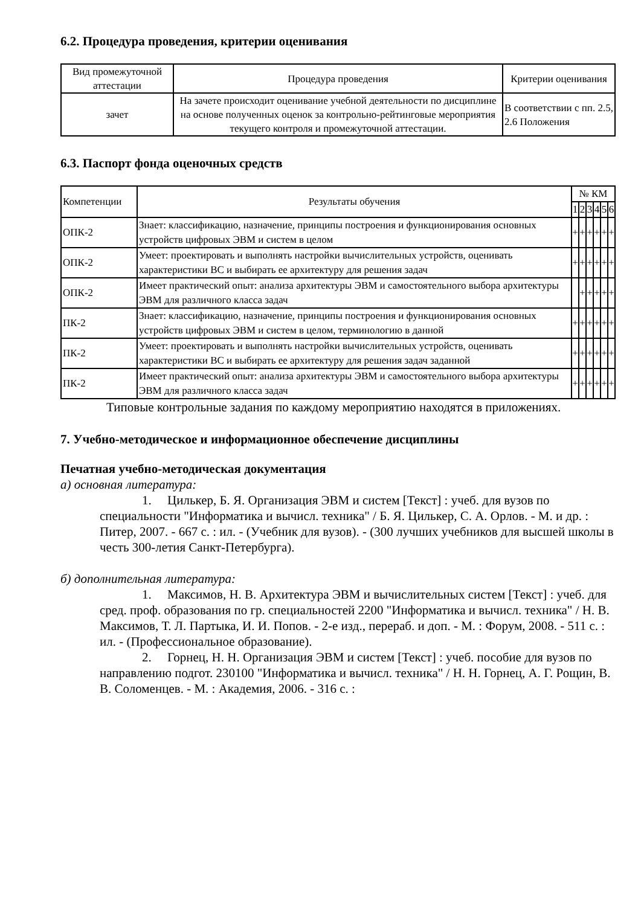6.2. Процедура проведения, критерии оценивания
| Вид промежуточной аттестации | Процедура проведения | Критерии оценивания |
| --- | --- | --- |
| зачет | На зачете происходит оценивание учебной деятельности по дисциплине на основе полученных оценок за контрольно-рейтинговые мероприятия текущего контроля и промежуточной аттестации. | В соответствии с пп. 2.5, 2.6 Положения |
6.3. Паспорт фонда оценочных средств
| Компетенции | Результаты обучения | № КМ | | | | | |
| --- | --- | --- | --- | --- | --- | --- | --- |
| | | 1 | 2 | 3 | 4 | 5 | 6 |
| ОПК-2 | Знает: классификацию, назначение, принципы построения и функционирования основных устройств цифровых ЭВМ и систем в целом | + | + | + | + | + | + |
| ОПК-2 | Умеет: проектировать и выполнять настройки вычислительных устройств, оценивать характеристики ВС и выбирать ее архитектуру для решения задач | + | + | + | + | + | + |
| ОПК-2 | Имеет практический опыт: анализа архитектуры ЭВМ и самостоятельного выбора архитектуры ЭВМ для различного класса задач | | + | + | + | + | + |
| ПК-2 | Знает: классификацию, назначение, принципы построения и функционирования основных устройств цифровых ЭВМ и систем в целом, терминологию в данной | + | + | + | + | + | + |
| ПК-2 | Умеет: проектировать и выполнять настройки вычислительных устройств, оценивать характеристики ВС и выбирать ее архитектуру для решения задач заданной | + | + | + | + | + | + |
| ПК-2 | Имеет практический опыт: анализа архитектуры ЭВМ и самостоятельного выбора архитектуры ЭВМ для различного класса задач | + | + | + | + | + | + |
Типовые контрольные задания по каждому мероприятию находятся в приложениях.
7. Учебно-методическое и информационное обеспечение дисциплины
Печатная учебно-методическая документация
а) основная литература:
1. Цилькер, Б. Я. Организация ЭВМ и систем [Текст] : учеб. для вузов по специальности "Информатика и вычисл. техника" / Б. Я. Цилькер, С. А. Орлов. - М. и др. : Питер, 2007. - 667 с. : ил. - (Учебник для вузов). - (300 лучших учебников для высшей школы в честь 300-летия Санкт-Петербурга).
б) дополнительная литература:
1. Максимов, Н. В. Архитектура ЭВМ и вычислительных систем [Текст] : учеб. для сред. проф. образования по гр. специальностей 2200 "Информатика и вычисл. техника" / Н. В. Максимов, Т. Л. Партыка, И. И. Попов. - 2-е изд., перераб. и доп. - М. : Форум, 2008. - 511 с. : ил. - (Профессиональное образование).
2. Горнец, Н. Н. Организация ЭВМ и систем [Текст] : учеб. пособие для вузов по направлению подгот. 230100 "Информатика и вычисл. техника" / Н. Н. Горнец, А. Г. Рощин, В. В. Соломенцев. - М. : Академия, 2006. - 316 с. :